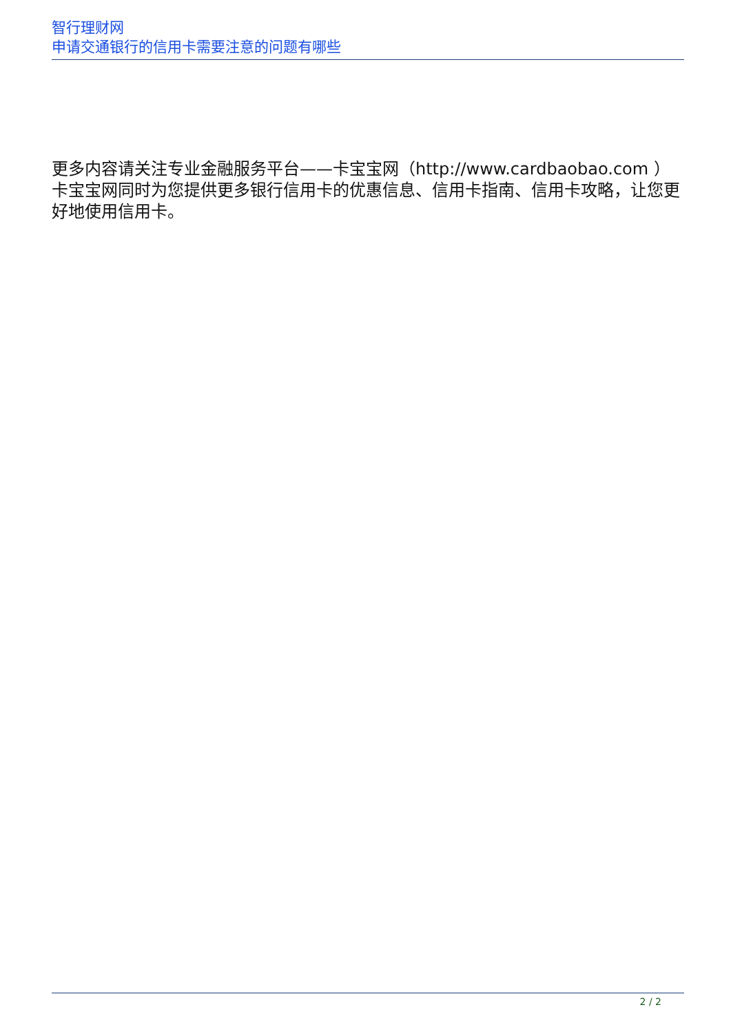智行理财网
申请交通银行的信用卡需要注意的问题有哪些
更多内容请关注专业金融服务平台——卡宝宝网（http://www.cardbaobao.com ） 卡宝宝网同时为您提供更多银行信用卡的优惠信息、信用卡指南、信用卡攻略，让您更好地使用信用卡。
2 / 2